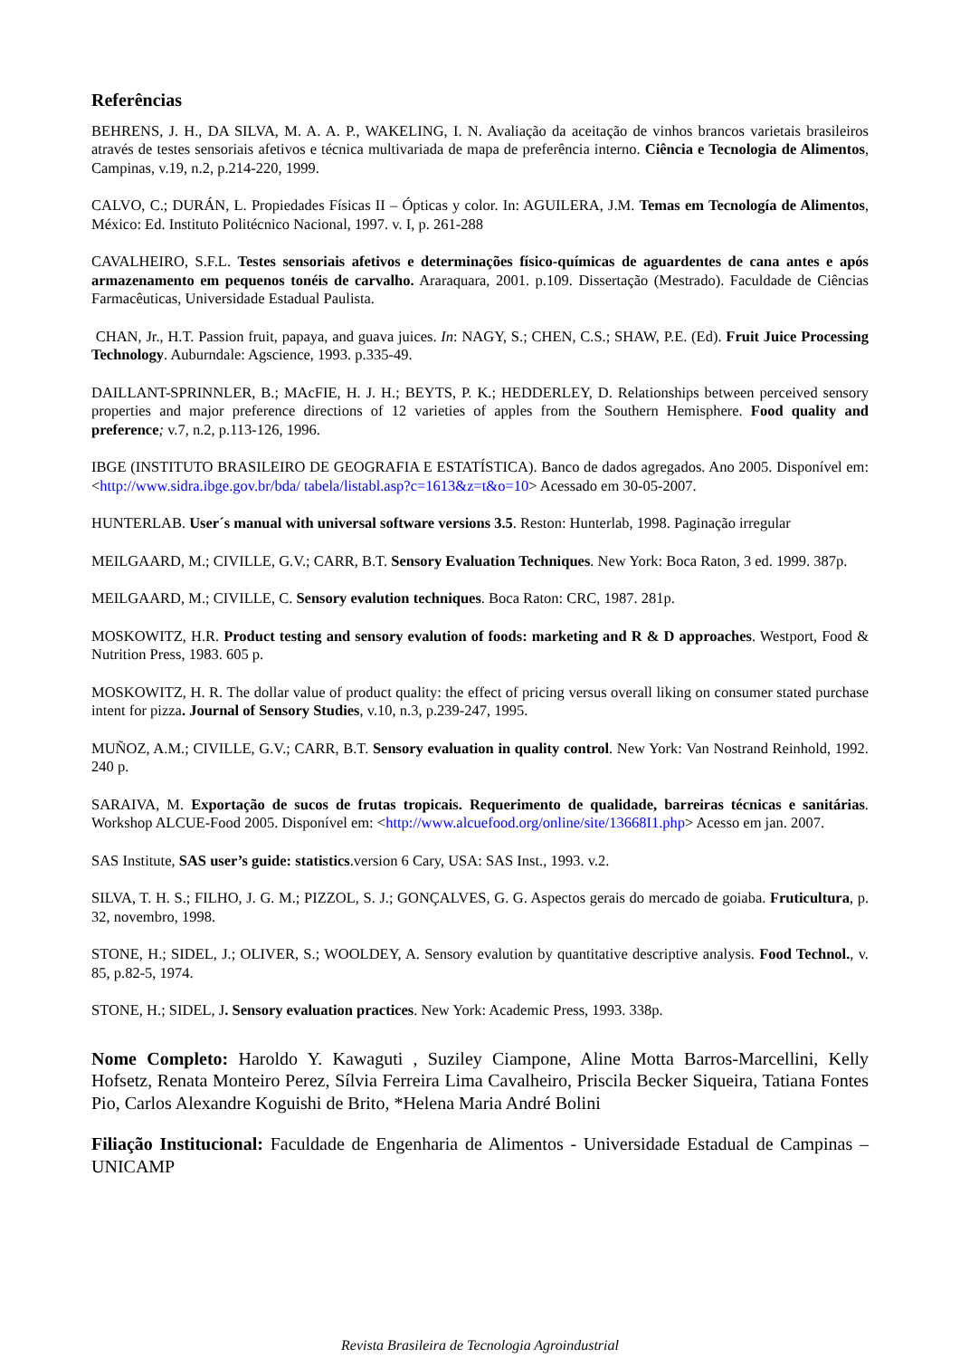Referências
BEHRENS, J. H., DA SILVA, M. A. A. P., WAKELING, I. N. Avaliação da aceitação de vinhos brancos varietais brasileiros através de testes sensoriais afetivos e técnica multivariada de mapa de preferência interno. Ciência e Tecnologia de Alimentos, Campinas, v.19, n.2, p.214-220, 1999.
CALVO, C.; DURÁN, L. Propiedades Físicas II – Ópticas y color. In: AGUILERA, J.M. Temas em Tecnología de Alimentos, México: Ed. Instituto Politécnico Nacional, 1997. v. I, p. 261-288
CAVALHEIRO, S.F.L. Testes sensoriais afetivos e determinações físico-químicas de aguardentes de cana antes e após armazenamento em pequenos tonéis de carvalho. Araraquara, 2001. p.109. Dissertação (Mestrado). Faculdade de Ciências Farmacêuticas, Universidade Estadual Paulista.
CHAN, Jr., H.T. Passion fruit, papaya, and guava juices. In: NAGY, S.; CHEN, C.S.; SHAW, P.E. (Ed). Fruit Juice Processing Technology. Auburndale: Agscience, 1993. p.335-49.
DAILLANT-SPRINNLER, B.; MAcFIE, H. J. H.; BEYTS, P. K.; HEDDERLEY, D. Relationships between perceived sensory properties and major preference directions of 12 varieties of apples from the Southern Hemisphere. Food quality and preference; v.7, n.2, p.113-126, 1996.
IBGE (INSTITUTO BRASILEIRO DE GEOGRAFIA E ESTATÍSTICA). Banco de dados agregados. Ano 2005. Disponível em: <http://www.sidra.ibge.gov.br/bda/ tabela/listabl.asp?c=1613&z=t&o=10> Acessado em 30-05-2007.
HUNTERLAB. User´s manual with universal software versions 3.5. Reston: Hunterlab, 1998. Paginação irregular
MEILGAARD, M.; CIVILLE, G.V.; CARR, B.T. Sensory Evaluation Techniques. New York: Boca Raton, 3 ed. 1999. 387p.
MEILGAARD, M.; CIVILLE, C. Sensory evalution techniques. Boca Raton: CRC, 1987. 281p.
MOSKOWITZ, H.R. Product testing and sensory evalution of foods: marketing and R & D approaches. Westport, Food & Nutrition Press, 1983. 605 p.
MOSKOWITZ, H. R. The dollar value of product quality: the effect of pricing versus overall liking on consumer stated purchase intent for pizza. Journal of Sensory Studies, v.10, n.3, p.239-247, 1995.
MUÑOZ, A.M.; CIVILLE, G.V.; CARR, B.T. Sensory evaluation in quality control. New York: Van Nostrand Reinhold, 1992. 240 p.
SARAIVA, M. Exportação de sucos de frutas tropicais. Requerimento de qualidade, barreiras técnicas e sanitárias. Workshop ALCUE-Food 2005. Disponível em: <http://www.alcuefood.org/online/site/13668I1.php> Acesso em jan. 2007.
SAS Institute, SAS user’s guide: statistics.version 6 Cary, USA: SAS Inst., 1993. v.2.
SILVA, T. H. S.; FILHO, J. G. M.; PIZZOL, S. J.; GONÇALVES, G. G. Aspectos gerais do mercado de goiaba. Fruticultura, p. 32, novembro, 1998.
STONE, H.; SIDEL, J.; OLIVER, S.; WOOLDEY, A. Sensory evalution by quantitative descriptive analysis. Food Technol., v. 85, p.82-5, 1974.
STONE, H.; SIDEL, J. Sensory evaluation practices. New York: Academic Press, 1993. 338p.
Nome Completo: Haroldo Y. Kawaguti , Suziley Ciampone, Aline Motta Barros-Marcellini, Kelly Hofsetz, Renata Monteiro Perez, Sílvia Ferreira Lima Cavalheiro, Priscila Becker Siqueira, Tatiana Fontes Pio, Carlos Alexandre Koguishi de Brito, *Helena Maria André Bolini
Filiação Institucional: Faculdade de Engenharia de Alimentos - Universidade Estadual de Campinas – UNICAMP
Revista Brasileira de Tecnologia Agroindustrial